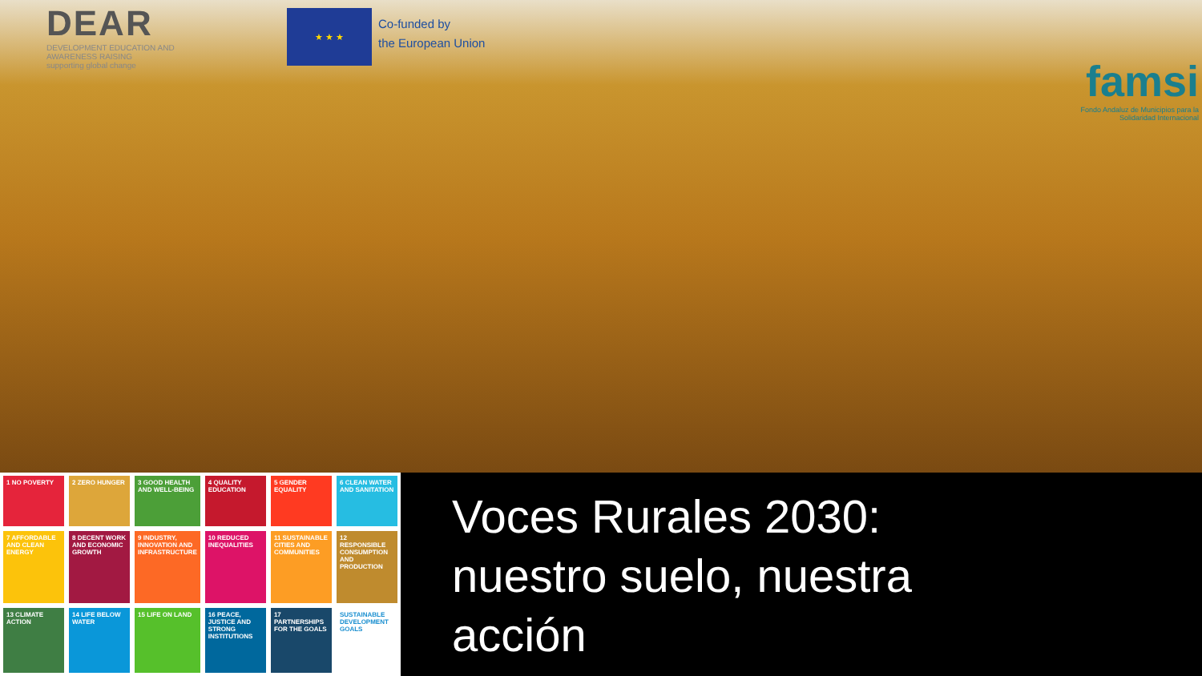DEAR
DEVELOPMENT EDUCATION AND AWARENESS RAISING
supporting global change
★ ★ ★
Co-funded by
the European Union
famsi
Fondo Andaluz de Municipios para la Solidaridad Internacional
1 NO POVERTY
2 ZERO HUNGER
3 GOOD HEALTH AND WELL-BEING
4 QUALITY EDUCATION
5 GENDER EQUALITY
6 CLEAN WATER AND SANITATION
7 AFFORDABLE AND CLEAN ENERGY
8 DECENT WORK AND ECONOMIC GROWTH
9 INDUSTRY, INNOVATION AND INFRASTRUCTURE
10 REDUCED INEQUALITIES
11 SUSTAINABLE CITIES AND COMMUNITIES
12 RESPONSIBLE CONSUMPTION AND PRODUCTION
13 CLIMATE ACTION
14 LIFE BELOW WATER
15 LIFE ON LAND
16 PEACE, JUSTICE AND STRONG INSTITUTIONS
17 PARTNERSHIPS FOR THE GOALS
SUSTAINABLE DEVELOPMENT GOALS
Voces Rurales 2030:
nuestro suelo, nuestra
acción